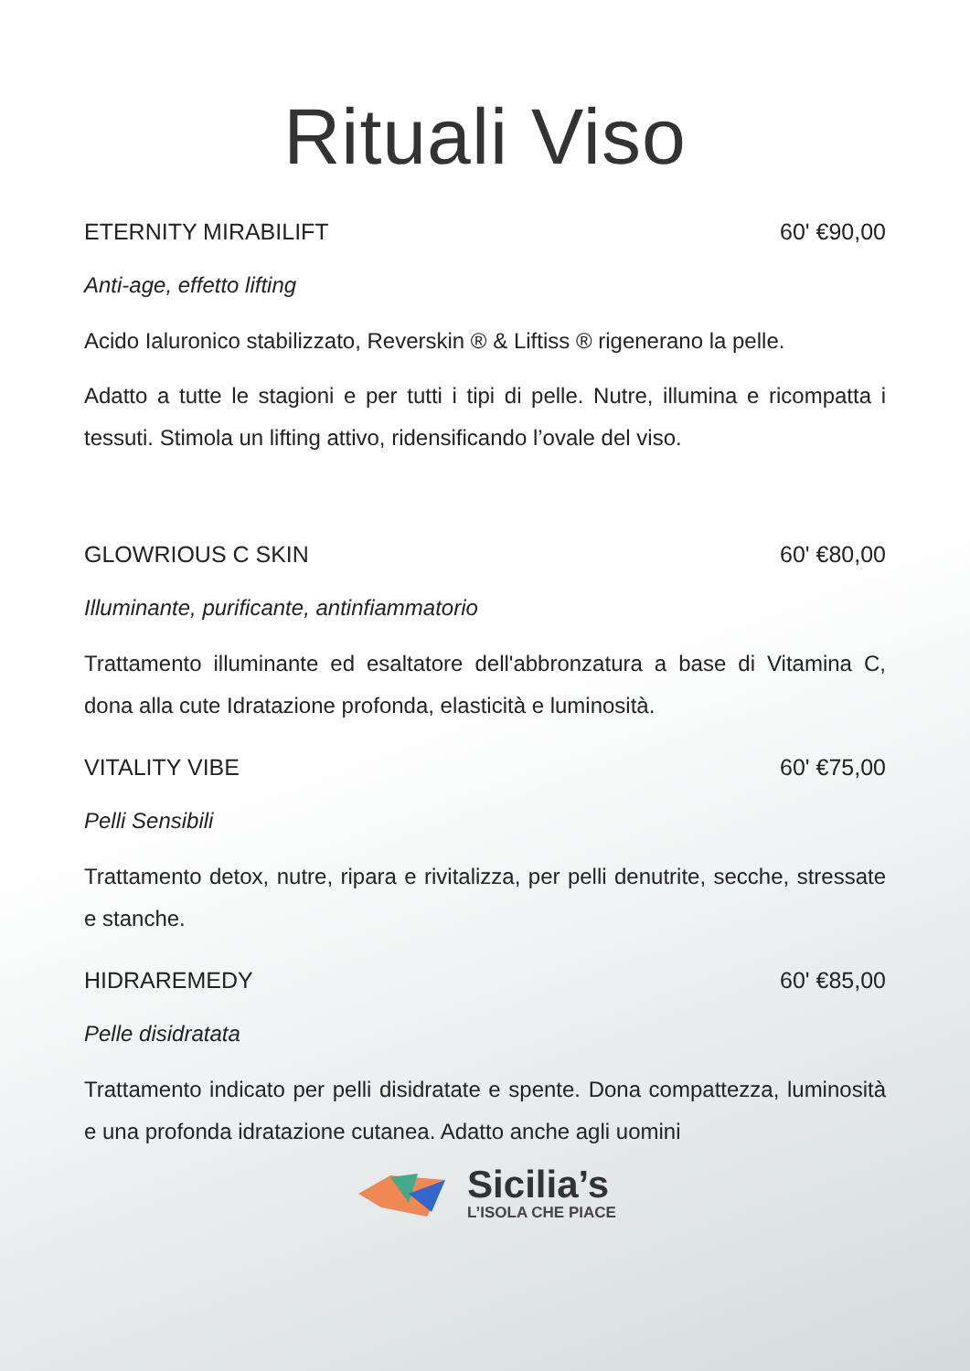Rituali Viso
ETERNITY MIRABILIFT 60' €90,00
Anti-age, effetto lifting
Acido Ialuronico stabilizzato, Reverskin ® & Liftiss ® rigenerano la pelle.
Adatto a tutte le stagioni e per tutti i tipi di pelle. Nutre, illumina e ricompatta i tessuti. Stimola un lifting attivo, ridensificando l’ovale del viso.
GLOWRIOUS C SKIN 60' €80,00
Illuminante, purificante, antinfiammatorio
Trattamento illuminante ed esaltatore dell'abbronzatura a base di Vitamina C, dona alla cute Idratazione profonda, elasticità e luminosità.
VITALITY VIBE 60' €75,00
Pelli Sensibili
Trattamento detox, nutre, ripara e rivitalizza, per pelli denutrite, secche, stressate e stanche.
HIDRAREMEDY 60' €85,00
Pelle disidratata
Trattamento indicato per pelli disidratate e spente. Dona compattezza, luminosità e una profonda idratazione cutanea. Adatto anche agli uomini
Sicilia’s
L’ISOLA CHE PIACE